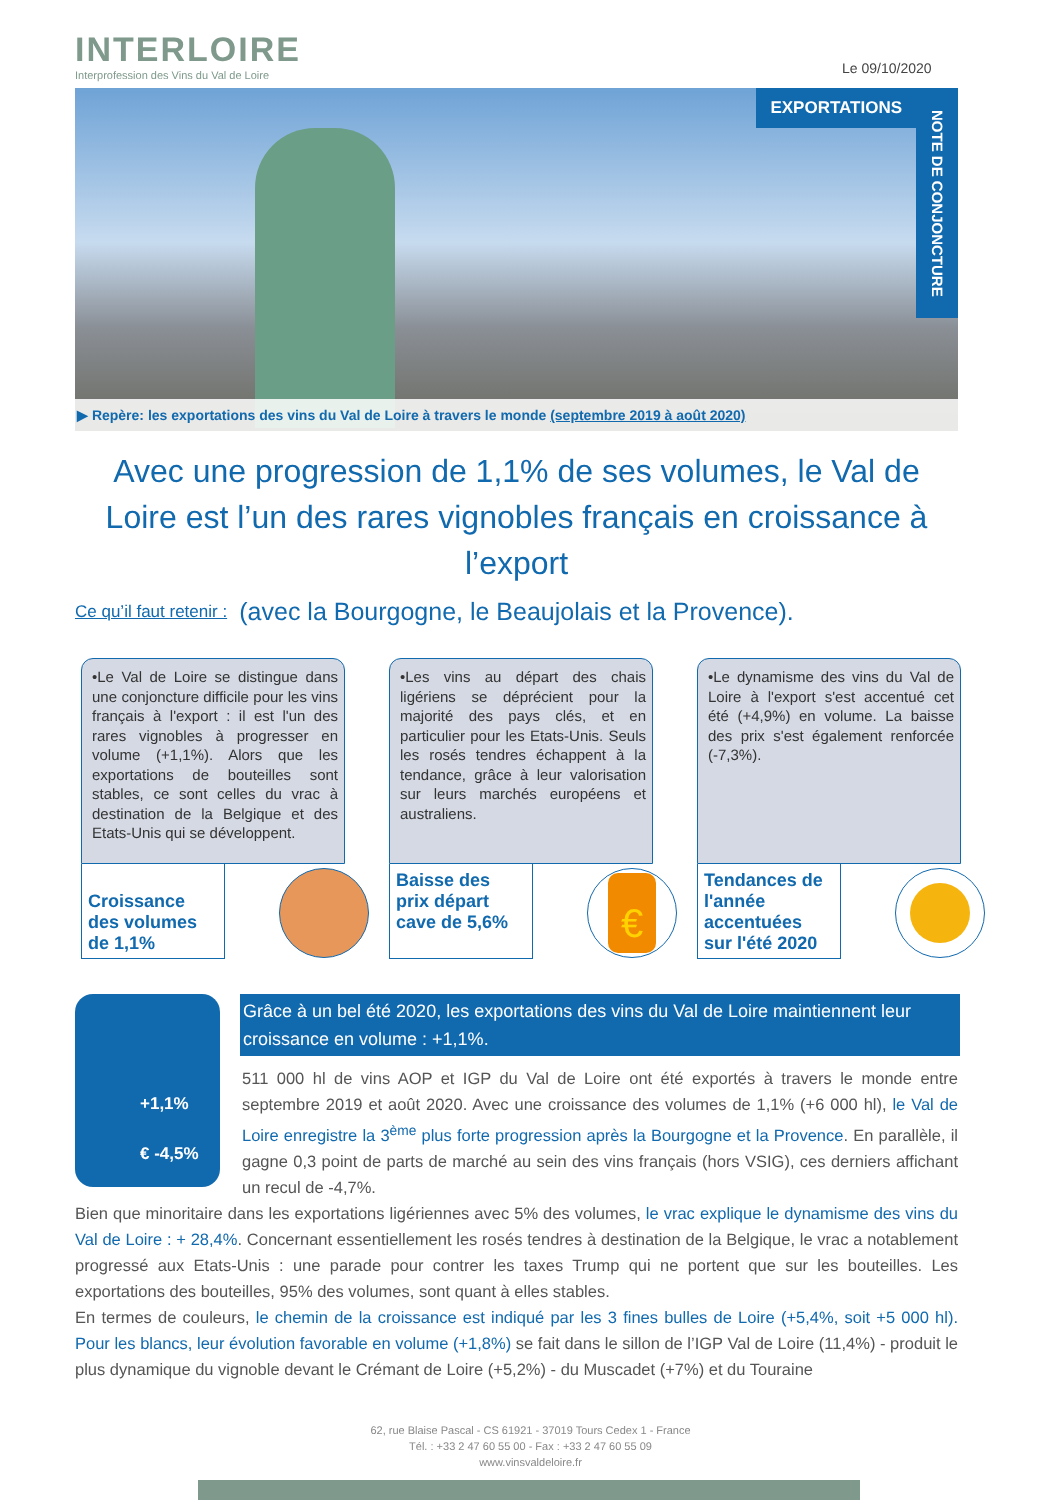INTERLOIRE
Interprofession des Vins du Val de Loire
Le 09/10/2020
EXPORTATIONS
NOTE DE CONJONCTURE
▶ Repère: les exportations des vins du Val de Loire à travers le monde (septembre 2019 à août 2020)
Avec une progression de 1,1% de ses volumes, le Val de Loire est l’un des rares vignobles français en croissance à l’export
(avec la Bourgogne, le Beaujolais et la Provence).
Ce qu’il faut retenir :
•Le Val de Loire se distingue dans une conjoncture difficile pour les vins français à l'export : il est l'un des rares vignobles à progresser en volume (+1,1%). Alors que les exportations de bouteilles sont stables, ce sont celles du vrac à destination de la Belgique et des Etats-Unis qui se développent.
Croissance des volumes de 1,1%
•Les vins au départ des chais ligériens se déprécient pour la majorité des pays clés, et en particulier pour les Etats-Unis. Seuls les rosés tendres échappent à la tendance, grâce à leur valorisation sur leurs marchés européens et australiens.
Baisse des prix départ cave de 5,6%
€
•Le dynamisme des vins du Val de Loire à l'export s'est accentué cet été (+4,9%) en volume. La baisse des prix s'est également renforcée (-7,3%).
Tendances de l'année accentuées sur l'été 2020
+1,1%
€ -4,5%
Grâce à un bel été 2020, les exportations des vins du Val de Loire maintiennent leur croissance en volume : +1,1%.
511 000 hl de vins AOP et IGP du Val de Loire ont été exportés à travers le monde entre septembre 2019 et août 2020. Avec une croissance des volumes de 1,1% (+6 000 hl), le Val de Loire enregistre la 3<sup>ème</sup> plus forte progression après la Bourgogne et la Provence. En parallèle, il gagne 0,3 point de parts de marché au sein des vins français (hors VSIG), ces derniers affichant un recul de -4,7%.
Bien que minoritaire dans les exportations ligériennes avec 5% des volumes, le vrac explique le dynamisme des vins du Val de Loire : + 28,4%. Concernant essentiellement les rosés tendres à destination de la Belgique, le vrac a notablement progressé aux Etats-Unis : une parade pour contrer les taxes Trump qui ne portent que sur les bouteilles. Les exportations des bouteilles, 95% des volumes, sont quant à elles stables.
En termes de couleurs, le chemin de la croissance est indiqué par les 3 fines bulles de Loire (+5,4%, soit +5 000 hl). Pour les blancs, leur évolution favorable en volume (+1,8%) se fait dans le sillon de l’IGP Val de Loire (11,4%) - produit le plus dynamique du vignoble devant le Crémant de Loire (+5,2%) - du Muscadet (+7%) et du Touraine
62, rue Blaise Pascal - CS 61921 - 37019 Tours Cedex 1 - France
Tél. : +33 2 47 60 55 00 - Fax : +33 2 47 60 55 09
www.vinsvaldeloire.fr